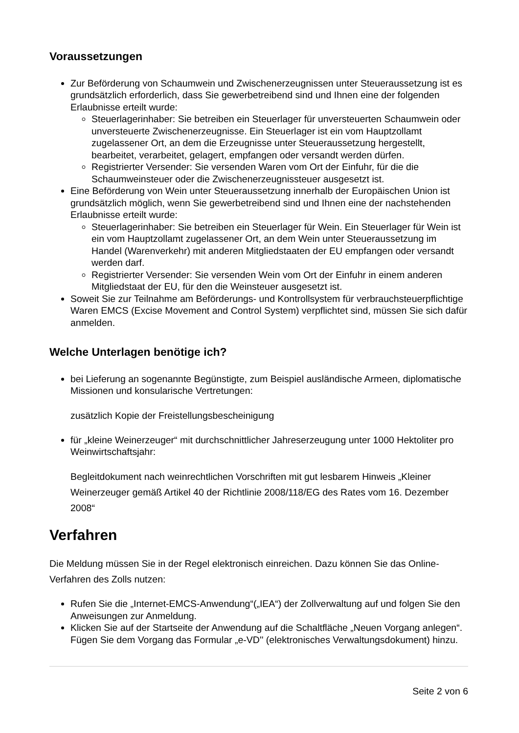Voraussetzungen
Zur Beförderung von Schaumwein und Zwischenerzeugnissen unter Steueraussetzung ist es grundsätzlich erforderlich, dass Sie gewerbetreibend sind und Ihnen eine der folgenden Erlaubnisse erteilt wurde:
Steuerlagerinhaber: Sie betreiben ein Steuerlager für unversteuerten Schaumwein oder unversteuerte Zwischenerzeugnisse. Ein Steuerlager ist ein vom Hauptzollamt zugelassener Ort, an dem die Erzeugnisse unter Steueraussetzung hergestellt, bearbeitet, verarbeitet, gelagert, empfangen oder versandt werden dürfen.
Registrierter Versender: Sie versenden Waren vom Ort der Einfuhr, für die die Schaumweinsteuer oder die Zwischenerzeugnissteuer ausgesetzt ist.
Eine Beförderung von Wein unter Steueraussetzung innerhalb der Europäischen Union ist grundsätzlich möglich, wenn Sie gewerbetreibend sind und Ihnen eine der nachstehenden Erlaubnisse erteilt wurde:
Steuerlagerinhaber: Sie betreiben ein Steuerlager für Wein. Ein Steuerlager für Wein ist ein vom Hauptzollamt zugelassener Ort, an dem Wein unter Steueraussetzung im Handel (Warenverkehr) mit anderen Mitgliedstaaten der EU empfangen oder versandt werden darf.
Registrierter Versender: Sie versenden Wein vom Ort der Einfuhr in einem anderen Mitgliedstaat der EU, für den die Weinsteuer ausgesetzt ist.
Soweit Sie zur Teilnahme am Beförderungs- und Kontrollsystem für verbrauchsteuerpflichtige Waren EMCS (Excise Movement and Control System) verpflichtet sind, müssen Sie sich dafür anmelden.
Welche Unterlagen benötige ich?
bei Lieferung an sogenannte Begünstigte, zum Beispiel ausländische Armeen, diplomatische Missionen und konsularische Vertretungen:
zusätzlich Kopie der Freistellungsbescheinigung
für „kleine Weinerzeuger“ mit durchschnittlicher Jahreserzeugung unter 1000 Hektoliter pro Weinwirtschaftsjahr:
Begleitdokument nach weinrechtlichen Vorschriften mit gut lesbarem Hinweis „Kleiner Weinerzeuger gemäß Artikel 40 der Richtlinie 2008/118/EG des Rates vom 16. Dezember 2008“
Verfahren
Die Meldung müssen Sie in der Regel elektronisch einreichen. Dazu können Sie das Online-Verfahren des Zolls nutzen:
Rufen Sie die „Internet-EMCS-Anwendung“(„IEA“) der Zollverwaltung auf und folgen Sie den Anweisungen zur Anmeldung.
Klicken Sie auf der Startseite der Anwendung auf die Schaltfläche „Neuen Vorgang anlegen“. Fügen Sie dem Vorgang das Formular „e-VD'' (elektronisches Verwaltungsdokument) hinzu.
Seite 2 von 6